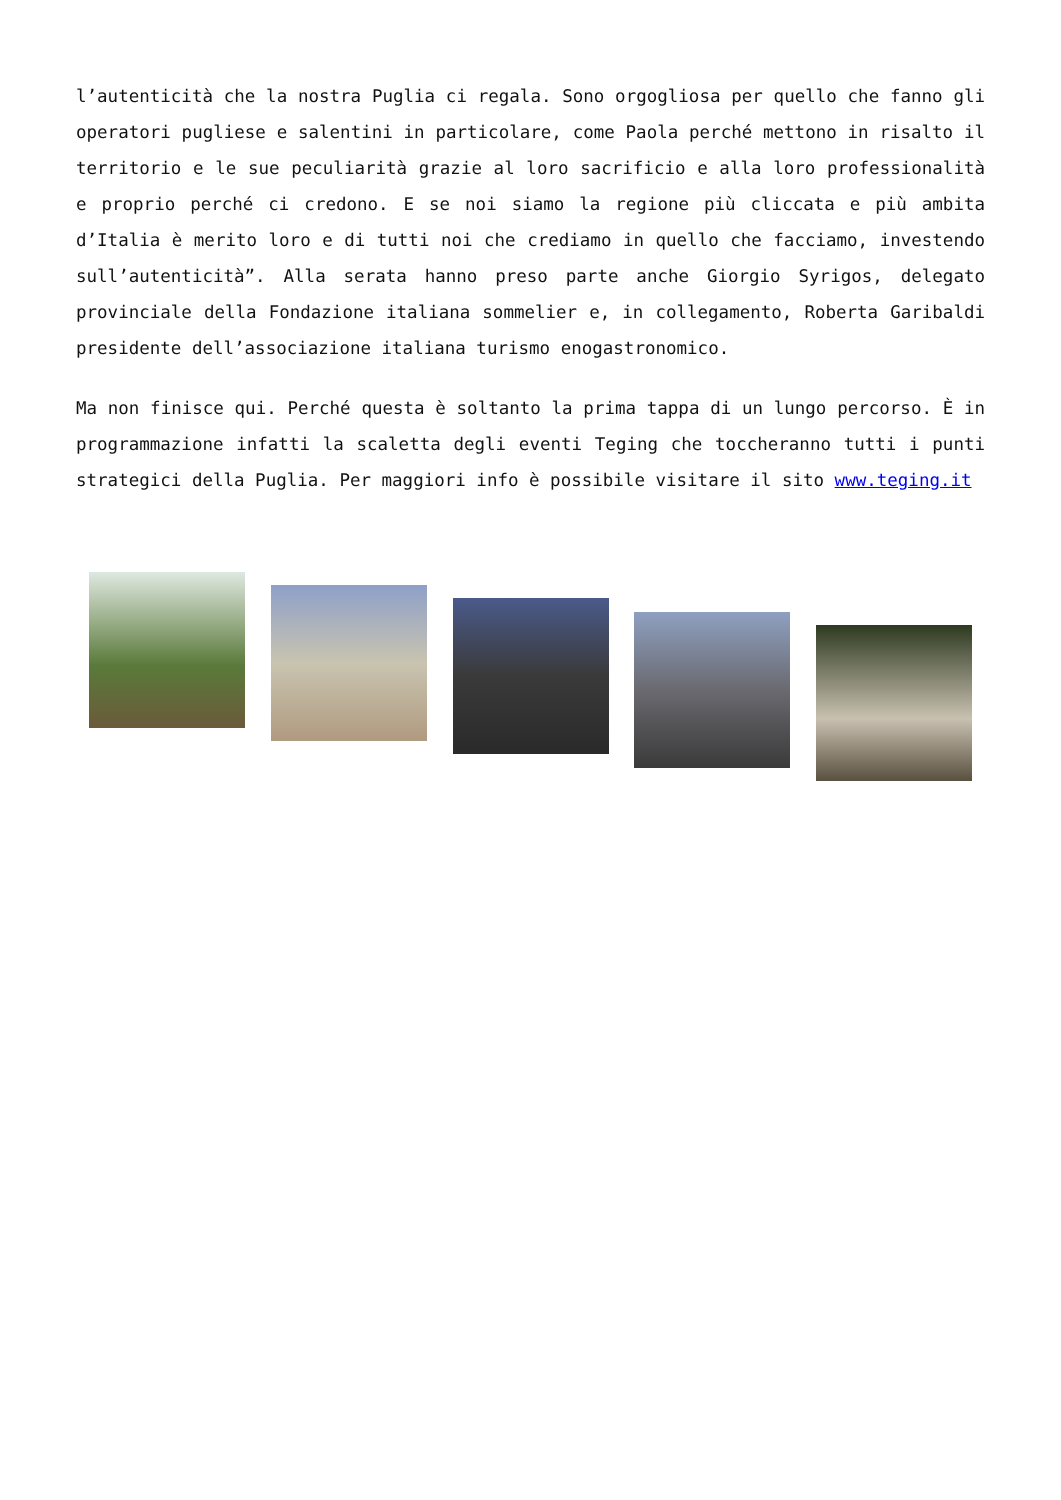l’autenticità che la nostra Puglia ci regala. Sono orgogliosa per quello che fanno gli operatori pugliese e salentini in particolare, come Paola perché mettono in risalto il territorio e le sue peculiarità grazie al loro sacrificio e alla loro professionalità e proprio perché ci credono. E se noi siamo la regione più cliccata e più ambita d’Italia è merito loro e di tutti noi che crediamo in quello che facciamo, investendo sull’autenticità”. Alla serata hanno preso parte anche Giorgio Syrigos, delegato provinciale della Fondazione italiana sommelier e, in collegamento, Roberta Garibaldi presidente dell’associazione italiana turismo enogastronomico.
Ma non finisce qui. Perché questa è soltanto la prima tappa di un lungo percorso. È in programmazione infatti la scaletta degli eventi Teging che toccheranno tutti i punti strategici della Puglia. Per maggiori info è possibile visitare il sito www.teging.it